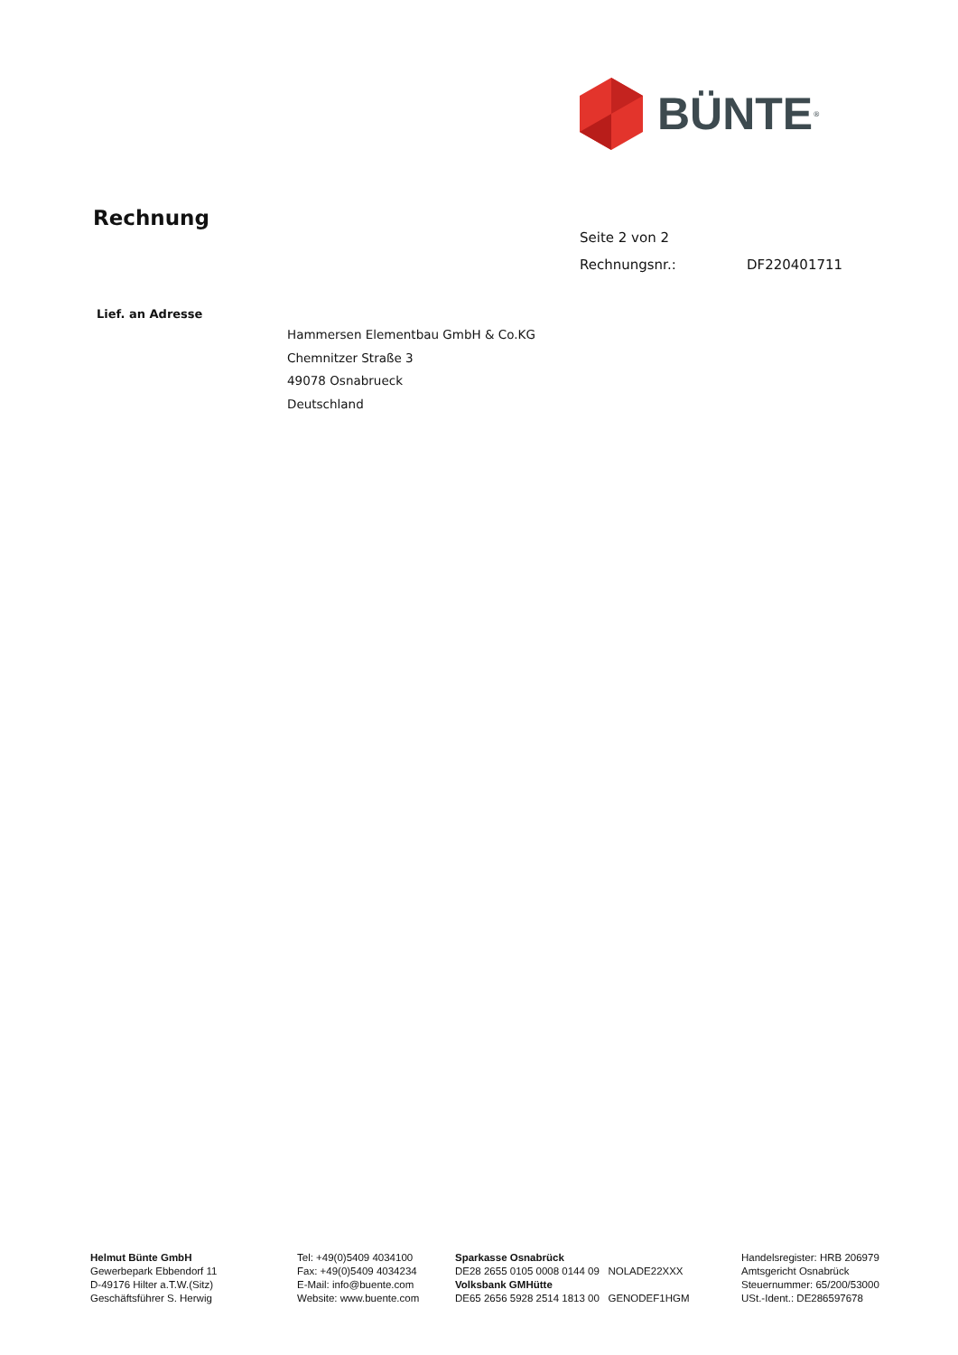BÜNTE<sup>®</sup>
Rechnung
Seite 2 von 2
Rechnungsnr.: DF220401711
Lief. an Adresse
Hammersen Elementbau GmbH & Co.KG
Chemnitzer Straße 3
49078 Osnabrueck
Deutschland
Helmut Bünte GmbH
Gewerbepark Ebbendorf 11
D-49176 Hilter a.T.W.(Sitz)
Geschäftsführer S. Herwig
Tel: +49(0)5409 4034100
Fax: +49(0)5409 4034234
E-Mail: info@buente.com
Website: www.buente.com
Sparkasse Osnabrück
DE28 2655 0105 0008 0144 09 NOLADE22XXX
Volksbank GMHütte
DE65 2656 5928 2514 1813 00 GENODEF1HGM
Handelsregister: HRB 206979
Amtsgericht Osnabrück
Steuernummer: 65/200/53000
USt.-Ident.: DE286597678